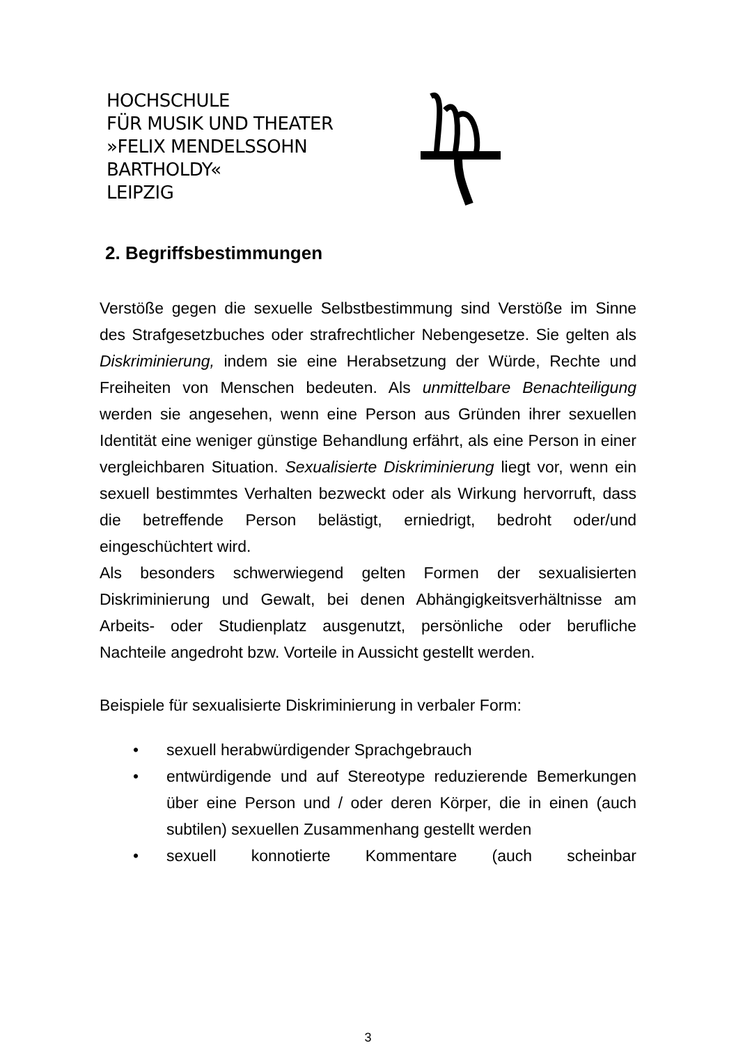HOCHSCHULE
FÜR MUSIK UND THEATER
»FELIX MENDELSSOHN
BARTHOLDY«
LEIPZIG
2. Begriffsbestimmungen
Verstöße gegen die sexuelle Selbstbestimmung sind Verstöße im Sinne des Strafgesetzbuches oder strafrechtlicher Nebengesetze. Sie gelten als Diskriminierung, indem sie eine Herabsetzung der Würde, Rechte und Freiheiten von Menschen bedeuten. Als unmittelbare Benachteiligung werden sie angesehen, wenn eine Person aus Gründen ihrer sexuellen Identität eine weniger günstige Behandlung erfährt, als eine Person in einer vergleichbaren Situation. Sexualisierte Diskriminierung liegt vor, wenn ein sexuell bestimmtes Verhalten bezweckt oder als Wirkung hervorruft, dass die betreffende Person belästigt, erniedrigt, bedroht oder/und eingeschüchtert wird.
Als besonders schwerwiegend gelten Formen der sexualisierten Diskriminierung und Gewalt, bei denen Abhängigkeitsverhältnisse am Arbeits- oder Studienplatz ausgenutzt, persönliche oder berufliche Nachteile angedroht bzw. Vorteile in Aussicht gestellt werden.
Beispiele für sexualisierte Diskriminierung in verbaler Form:
• sexuell herabwürdigender Sprachgebrauch
• entwürdigende und auf Stereotype reduzierende Bemerkungen über eine Person und / oder deren Körper, die in einen (auch subtilen) sexuellen Zusammenhang gestellt werden
• sexuell konnotierte Kommentare (auch scheinbar
3